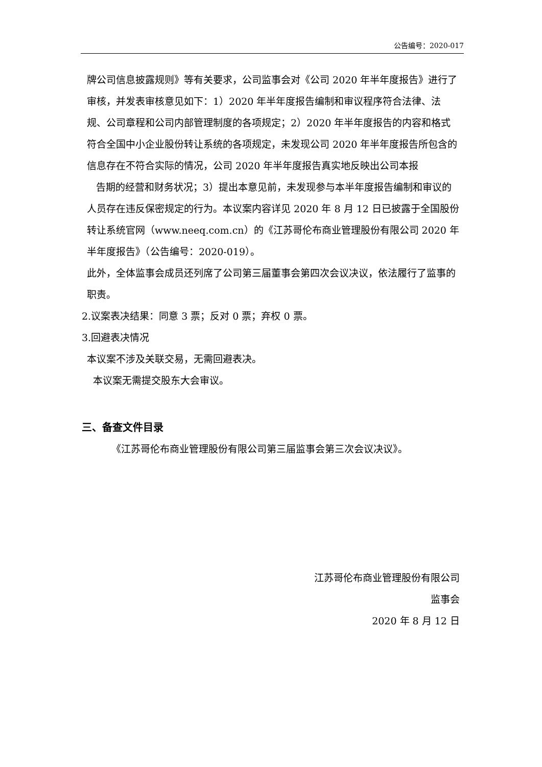公告编号：2020-017
牌公司信息披露规则》等有关要求，公司监事会对《公司 2020 年半年度报告》进行了审核，并发表审核意见如下：1）2020 年半年度报告编制和审议程序符合法律、法规、公司章程和公司内部管理制度的各项规定；2）2020 年半年度报告的内容和格式符合全国中小企业股份转让系统的各项规定，未发现公司 2020 年半年度报告所包含的信息存在不符合实际的情况，公司 2020 年半年度报告真实地反映出公司本报
告期的经营和财务状况；3）提出本意见前，未发现参与本半年度报告编制和审议的人员存在违反保密规定的行为。本议案内容详见 2020 年 8 月 12 日已披露于全国股份转让系统官网（www.neeq.com.cn）的《江苏哥伦布商业管理股份有限公司 2020 年半年度报告》（公告编号：2020-019）。
此外，全体监事会成员还列席了公司第三届董事会第四次会议决议，依法履行了监事的职责。
2.议案表决结果：同意 3 票；反对 0 票；弃权 0 票。
3.回避表决情况
本议案不涉及关联交易，无需回避表决。
本议案无需提交股东大会审议。
三、备查文件目录
《江苏哥伦布商业管理股份有限公司第三届监事会第三次会议决议》。
江苏哥伦布商业管理股份有限公司
监事会
2020 年 8 月 12 日